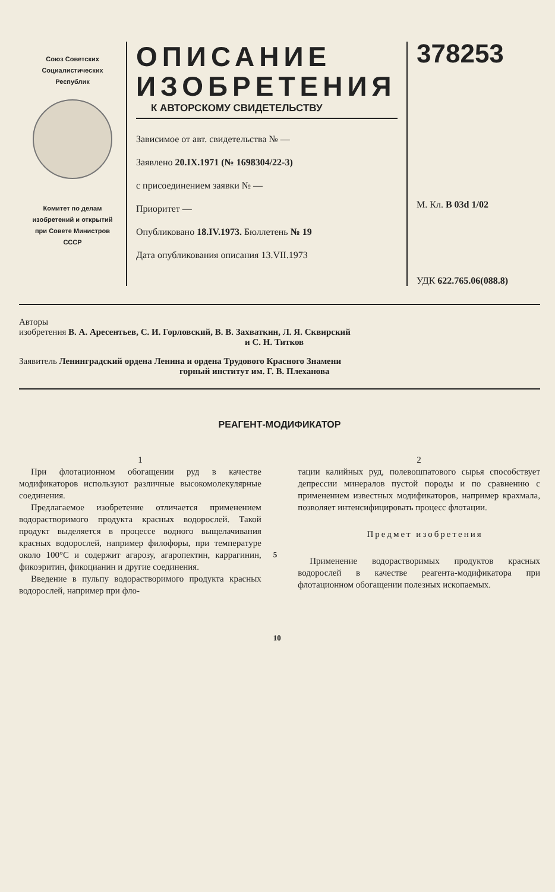Союз Советских
Социалистических
Республик
Комитет по делам
изобретений и открытий
при Совете Министров
СССР
ОПИСАНИЕ
ИЗОБРЕТЕНИЯ
К АВТОРСКОМУ СВИДЕТЕЛЬСТВУ
Зависимое от авт. свидетельства № —
Заявлено 20.IX.1971 (№ 1698304/22-3)
с присоединением заявки № —
Приоритет —
Опубликовано 18.IV.1973. Бюллетень № 19
Дата опубликования описания 13.VII.1973
378253
М. Кл. В 03d 1/02
УДК 622.765.06(088.8)
Авторы
изобретения В. А. Аресентьев, С. И. Горловский, В. В. Захваткин, Л. Я. Сквирский
и С. Н. Титков
Заявитель Ленинградский ордена Ленина и ордена Трудового Красного Знамени
горный институт им. Г. В. Плеханова
РЕАГЕНТ-МОДИФИКАТОР
1
При флотационном обогащении руд в качестве модификаторов используют различные высокомолекулярные соединения.
Предлагаемое изобретение отличается применением водорастворимого продукта красных водорослей. Такой продукт выделяется в процессе водного выщелачивания красных водорослей, например филофоры, при температуре около 100°C и содержит агарозу, агаропектин, каррагинин, фикоэритин, фикоцианин и другие соединения.
Введение в пульпу водорастворимого продукта красных водорослей, например при фло-
5
10
2
тации калийных руд, полевошпатового сырья способствует депрессии минералов пустой породы и по сравнению с применением известных модификаторов, например крахмала, позволяет интенсифицировать процесс флотации.
Предмет изобретения
Применение водорастворимых продуктов красных водорослей в качестве реагента-модификатора при флотационном обогащении полезных ископаемых.